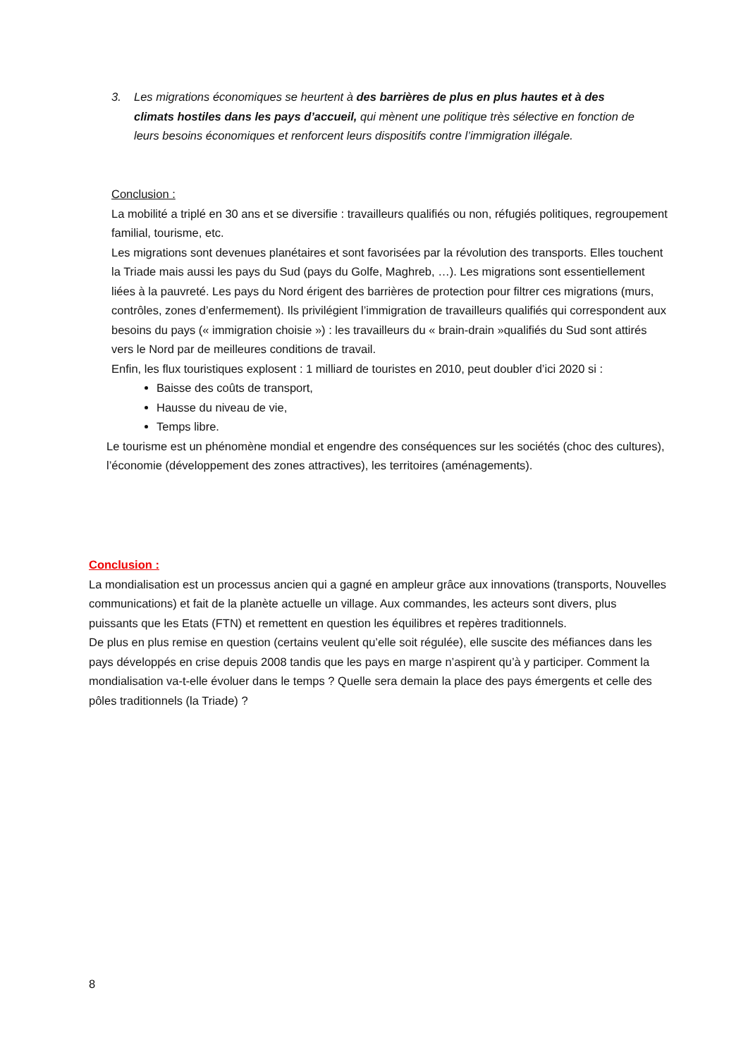3. Les migrations économiques se heurtent à des barrières de plus en plus hautes et à des climats hostiles dans les pays d’accueil, qui mènent une politique très sélective en fonction de leurs besoins économiques et renforcent leurs dispositifs contre l’immigration illégale.
Conclusion :
La mobilité a triplé en 30 ans et se diversifie : travailleurs qualifiés ou non, réfugiés politiques, regroupement familial, tourisme, etc.
Les migrations sont devenues planétaires et sont favorisées par la révolution des transports. Elles touchent la Triade mais aussi les pays du Sud (pays du Golfe, Maghreb, …). Les migrations sont essentiellement liées à la pauvreté. Les pays du Nord érigent des barrières de protection pour filtrer ces migrations (murs, contrôles, zones d’enfermement). Ils privilégient l’immigration de travailleurs qualifiés qui correspondent aux besoins du pays (« immigration choisie ») : les travailleurs du « brain-drain »qualifiés du Sud sont attirés vers le Nord par de meilleures conditions de travail.
Enfin, les flux touristiques explosent : 1 milliard de touristes en 2010, peut doubler d’ici 2020 si :
Baisse des coûts de transport,
Hausse du niveau de vie,
Temps libre.
Le tourisme est un phénomène mondial et engendre des conséquences sur les sociétés (choc des cultures), l’économie (développement des zones attractives), les territoires (aménagements).
Conclusion :
La mondialisation est un processus ancien qui a gagné en ampleur grâce aux innovations (transports, Nouvelles communications) et fait de la planète actuelle un village. Aux commandes, les acteurs sont divers, plus puissants que les Etats (FTN) et remettent en question les équilibres et repères traditionnels.
De plus en plus remise en question (certains veulent qu’elle soit régulée), elle suscite des méfiances dans les pays développés en crise depuis 2008 tandis que les pays en marge n’aspirent qu’à y participer. Comment la mondialisation va-t-elle évoluer dans le temps ? Quelle sera demain la place des pays émergents et celle des pôles traditionnels (la Triade) ?
8